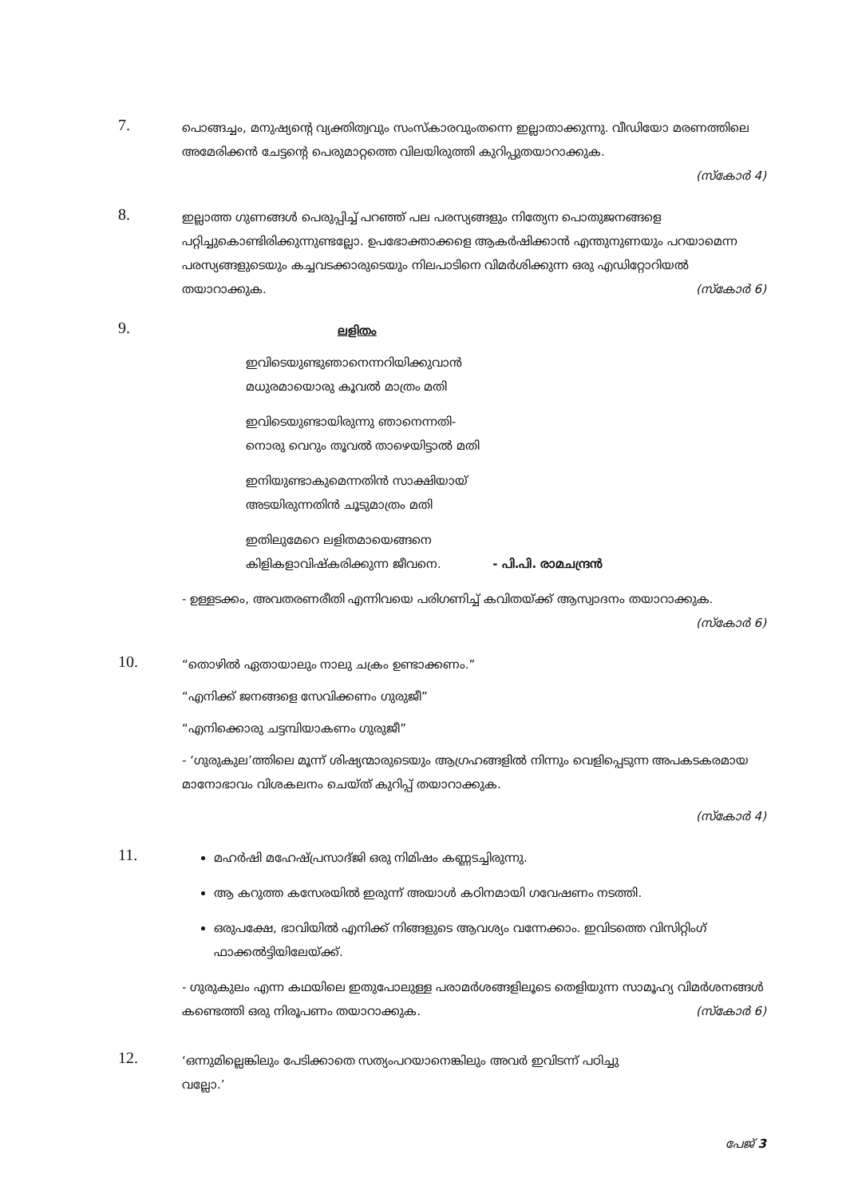7.
പൊങ്ങച്ചം, മനുഷ്യന്റെ വ്യക്തിത്വവും സംസ്കാരവുംതന്നെ ഇല്ലാതാക്കുന്നു. വീഡിയോ മരണത്തിലെ അമേരിക്കൻ ചേട്ടന്റെ പെരുമാറ്റത്തെ വിലയിരുത്തി കുറിപ്പുതയാറാക്കുക.
(സ്കോർ 4)
8.
ഇല്ലാത്ത ഗുണങ്ങൾ പെരുപ്പിച്ച് പറഞ്ഞ് പല പരസ്യങ്ങളും നിത്യേന പൊതുജനങ്ങളെ പറ്റിച്ചുകൊണ്ടിരിക്കുന്നുണ്ടല്ലോ. ഉപഭോക്താക്കളെ ആകർഷിക്കാൻ എന്തുനുണയും പറയാമെന്ന പരസ്യങ്ങളുടെയും കച്ചവടക്കാരുടെയും നിലപാടിനെ വിമർശിക്കുന്ന ഒരു എഡിറ്റോറിയൽ തയാറാക്കുക. (സ്കോർ 6)
9.
ലളിതം
ഇവിടെയുണ്ടുഞാനെന്നറിയിക്കുവാൻ
മധുരമായൊരു കൂവൽ മാത്രം മതി
ഇവിടെയുണ്ടായിരുന്നു ഞാനെന്നതി-
നൊരു വെറും തൂവൽ താഴെയിട്ടാൽ മതി
ഇനിയുണ്ടാകുമെന്നതിൻ സാക്ഷിയായ്
അടയിരുന്നതിൻ ചൂടുമാത്രം മതി
ഇതിലുമേറെ ലളിതമായെങ്ങനെ
കിളികളാവിഷ്കരിക്കുന്ന ജീവനെ. - പി.പി. രാമചന്ദ്രൻ
- ഉള്ളടക്കം, അവതരണരീതി എന്നിവയെ പരിഗണിച്ച് കവിതയ്ക്ക് ആസ്വാദനം തയാറാക്കുക. (സ്കോർ 6)
10.
“തൊഴിൽ ഏതായാലും നാലു ചക്രം ഉണ്ടാക്കണം.”
“എനിക്ക് ജനങ്ങളെ സേവിക്കണം ഗുരുജീ”
“എനിക്കൊരു ചട്ടമ്പിയാകണം ഗുരുജീ”
- ‘ഗുരുകുല’ത്തിലെ മൂന്ന് ശിഷ്യന്മാരുടെയും ആഗ്രഹങ്ങളിൽ നിന്നും വെളിപ്പെടുന്ന അപകടകരമായ മാനോഭാവം വിശകലനം ചെയ്ത് കുറിപ്പ് തയാറാക്കുക.
(സ്കോർ 4)
11.
മഹർഷി മഹേഷ്പ്രസാദ്ജി ഒരു നിമിഷം കണ്ണടച്ചിരുന്നു.
ആ കറുത്ത കസേരയിൽ ഇരുന്ന് അയാൾ കഠിനമായി ഗവേഷണം നടത്തി.
ഒരുപക്ഷേ, ഭാവിയിൽ എനിക്ക് നിങ്ങളുടെ ആവശ്യം വന്നേക്കാം. ഇവിടത്തെ വിസിറ്റിംഗ് ഫാക്കൽട്ടിയിലേയ്ക്ക്.
- ഗുരുകുലം എന്ന കഥയിലെ ഇതുപോലുള്ള പരാമർശങ്ങളിലൂടെ തെളിയുന്ന സാമൂഹ്യ വിമർശനങ്ങൾ കണ്ടെത്തി ഒരു നിരൂപണം തയാറാക്കുക. (സ്കോർ 6)
12.
‘ഒന്നുമില്ലെങ്കിലും പേടിക്കാതെ സത്യംപറയാനെങ്കിലും അവർ ഇവിടന്ന് പഠിച്ചു
വല്ലോ.’
പേജ് 3